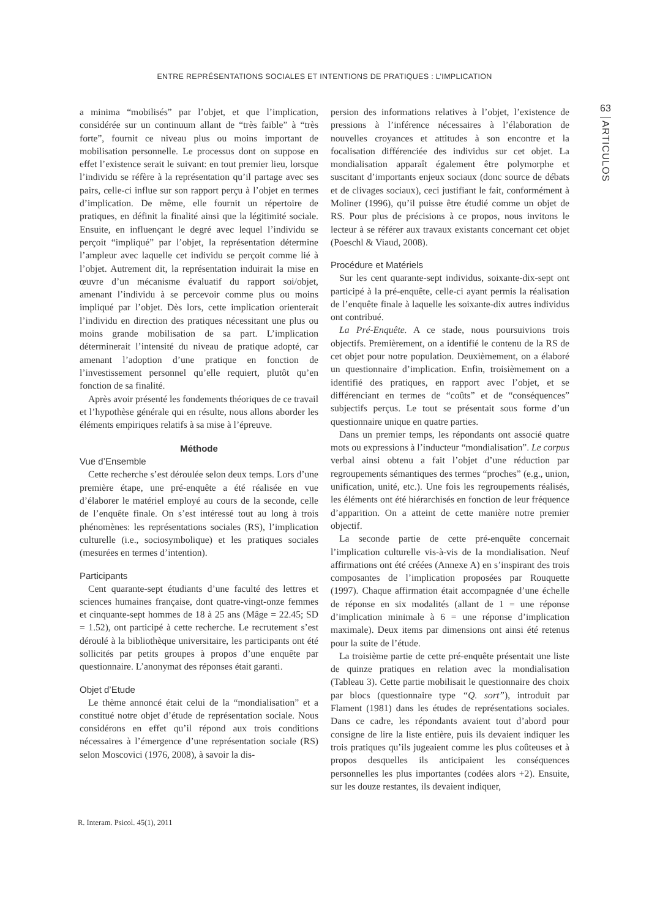ENTRE REPRÉSENTATIONS SOCIALES ET INTENTIONS DE PRATIQUES : L’IMPLICATION
63
ARTICULOS
a minima “mobilisés” par l’objet, et que l’implication, considérée sur un continuum allant de “très faible” à “très forte”, fournit ce niveau plus ou moins important de mobilisation personnelle. Le processus dont on suppose en effet l’existence serait le suivant: en tout premier lieu, lorsque l’individu se réfère à la représentation qu’il partage avec ses pairs, celle-ci influe sur son rapport perçu à l’objet en termes d’implication. De même, elle fournit un répertoire de pratiques, en définit la finalité ainsi que la légitimité sociale. Ensuite, en influençant le degré avec lequel l’individu se perçoit “impliqué” par l’objet, la représentation détermine l’ampleur avec laquelle cet individu se perçoit comme lié à l’objet. Autrement dit, la représentation induirait la mise en œuvre d’un mécanisme évaluatif du rapport soi/objet, amenant l’individu à se percevoir comme plus ou moins impliqué par l’objet. Dès lors, cette implication orienterait l’individu en direction des pratiques nécessitant une plus ou moins grande mobilisation de sa part. L’implication déterminerait l’intensité du niveau de pratique adopté, car amenant l’adoption d’une pratique en fonction de l’investissement personnel qu’elle requiert, plutôt qu’en fonction de sa finalité.
Après avoir présenté les fondements théoriques de ce travail et l’hypothèse générale qui en résulte, nous allons aborder les éléments empiriques relatifs à sa mise à l’épreuve.
Méthode
Vue d’Ensemble
Cette recherche s’est déroulée selon deux temps. Lors d’une première étape, une pré-enquête a été réalisée en vue d’élaborer le matériel employé au cours de la seconde, celle de l’enquête finale. On s’est intéressé tout au long à trois phénomènes: les représentations sociales (RS), l’implication culturelle (i.e., sociosymbolique) et les pratiques sociales (mesurées en termes d’intention).
Participants
Cent quarante-sept étudiants d’une faculté des lettres et sciences humaines française, dont quatre-vingt-onze femmes et cinquante-sept hommes de 18 à 25 ans (Mâge = 22.45; SD = 1.52), ont participé à cette recherche. Le recrutement s’est déroulé à la bibliothèque universitaire, les participants ont été sollicités par petits groupes à propos d’une enquête par questionnaire. L’anonymat des réponses était garanti.
Objet d’Etude
Le thème annoncé était celui de la “mondialisation” et a constitué notre objet d’étude de représentation sociale. Nous considérons en effet qu’il répond aux trois conditions nécessaires à l’émergence d’une représentation sociale (RS) selon Moscovici (1976, 2008), à savoir la dis-
persion des informations relatives à l’objet, l’existence de pressions à l’inférence nécessaires à l’élaboration de nouvelles croyances et attitudes à son encontre et la focalisation différenciée des individus sur cet objet. La mondialisation apparaît également être polymorphe et suscitant d’importants enjeux sociaux (donc source de débats et de clivages sociaux), ceci justifiant le fait, conformément à Moliner (1996), qu’il puisse être étudié comme un objet de RS. Pour plus de précisions à ce propos, nous invitons le lecteur à se référer aux travaux existants concernant cet objet (Poeschl & Viaud, 2008).
Procédure et Matériels
Sur les cent quarante-sept individus, soixante-dix-sept ont participé à la pré-enquête, celle-ci ayant permis la réalisation de l’enquête finale à laquelle les soixante-dix autres individus ont contribué.
La Pré-Enquête. A ce stade, nous poursuivions trois objectifs. Premièrement, on a identifié le contenu de la RS de cet objet pour notre population. Deuxièmement, on a élaboré un questionnaire d’implication. Enfin, troisièmement on a identifié des pratiques, en rapport avec l’objet, et se différenciant en termes de “coûts” et de “conséquences” subjectifs perçus. Le tout se présentait sous forme d’un questionnaire unique en quatre parties.
Dans un premier temps, les répondants ont associé quatre mots ou expressions à l’inducteur “mondialisation”. Le corpus verbal ainsi obtenu a fait l’objet d’une réduction par regroupements sémantiques des termes “proches” (e.g., union, unification, unité, etc.). Une fois les regroupements réalisés, les éléments ont été hiérarchisés en fonction de leur fréquence d’apparition. On a atteint de cette manière notre premier objectif.
La seconde partie de cette pré-enquête concernait l’implication culturelle vis-à-vis de la mondialisation. Neuf affirmations ont été créées (Annexe A) en s’inspirant des trois composantes de l’implication proposées par Rouquette (1997). Chaque affirmation était accompagnée d’une échelle de réponse en six modalités (allant de 1 = une réponse d’implication minimale à 6 = une réponse d’implication maximale). Deux items par dimensions ont ainsi été retenus pour la suite de l’étude.
La troisième partie de cette pré-enquête présentait une liste de quinze pratiques en relation avec la mondialisation (Tableau 3). Cette partie mobilisait le questionnaire des choix par blocs (questionnaire type “Q. sort”), introduit par Flament (1981) dans les études de représentations sociales. Dans ce cadre, les répondants avaient tout d’abord pour consigne de lire la liste entière, puis ils devaient indiquer les trois pratiques qu’ils jugeaient comme les plus coûteuses et à propos desquelles ils anticipaient les conséquences personnelles les plus importantes (codées alors +2). Ensuite, sur les douze restantes, ils devaient indiquer,
R. Interam. Psicol. 45(1), 2011